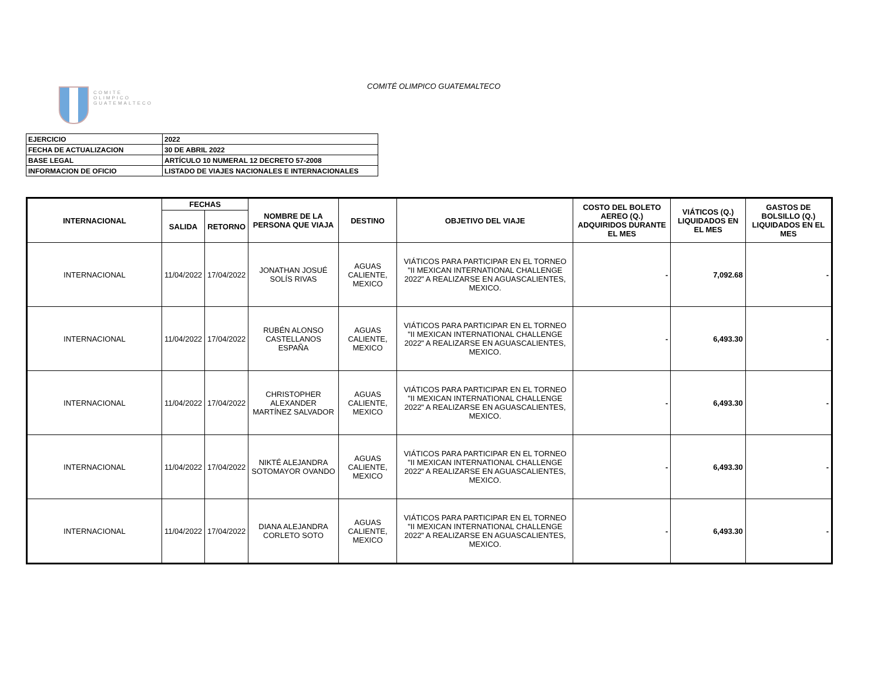COMITE
OLIMPICO
GUATEMALTECO
COMITÉ OLIMPICO GUATEMALTECO
| EJERCICIO | 2022 |
| FECHA DE ACTUALIZACION | 30 DE ABRIL 2022 |
| BASE LEGAL | ARTÍCULO 10 NUMERAL 12 DECRETO 57-2008 |
| INFORMACION DE OFICIO | LISTADO DE VIAJES NACIONALES E INTERNACIONALES |
| INTERNACIONAL | FECHAS | | NOMBRE DE LA PERSONA QUE VIAJA | DESTINO | OBJETIVO DEL VIAJE | COSTO DEL BOLETO AEREO (Q.) ADQUIRIDOS DURANTE EL MES | VIÁTICOS (Q.) LIQUIDADOS EN EL MES | GASTOS DE BOLSILLO (Q.) LIQUIDADOS EN EL MES |
| --- | --- | --- | --- | --- | --- | --- | --- | --- |
| | SALIDA | RETORNO | | | | | | |
| INTERNACIONAL | 11/04/2022 | 17/04/2022 | JONATHAN JOSUÉ SOLÍS RIVAS | AGUAS CALIENTE, MEXICO | VIÁTICOS PARA PARTICIPAR EN EL TORNEO "II MEXICAN INTERNATIONAL CHALLENGE 2022" A REALIZARSE EN AGUASCALIENTES, MEXICO. | - | 7,092.68 | - |
| INTERNACIONAL | 11/04/2022 | 17/04/2022 | RUBÉN ALONSO CASTELLANOS ESPAÑA | AGUAS CALIENTE, MEXICO | VIÁTICOS PARA PARTICIPAR EN EL TORNEO "II MEXICAN INTERNATIONAL CHALLENGE 2022" A REALIZARSE EN AGUASCALIENTES, MEXICO. | - | 6,493.30 | - |
| INTERNACIONAL | 11/04/2022 | 17/04/2022 | CHRISTOPHER ALEXANDER MARTÍNEZ SALVADOR | AGUAS CALIENTE, MEXICO | VIÁTICOS PARA PARTICIPAR EN EL TORNEO "II MEXICAN INTERNATIONAL CHALLENGE 2022" A REALIZARSE EN AGUASCALIENTES, MEXICO. | - | 6,493.30 | - |
| INTERNACIONAL | 11/04/2022 | 17/04/2022 | NIKTÉ ALEJANDRA SOTOMAYOR OVANDO | AGUAS CALIENTE, MEXICO | VIÁTICOS PARA PARTICIPAR EN EL TORNEO "II MEXICAN INTERNATIONAL CHALLENGE 2022" A REALIZARSE EN AGUASCALIENTES, MEXICO. | - | 6,493.30 | - |
| INTERNACIONAL | 11/04/2022 | 17/04/2022 | DIANA ALEJANDRA CORLETO SOTO | AGUAS CALIENTE, MEXICO | VIÁTICOS PARA PARTICIPAR EN EL TORNEO "II MEXICAN INTERNATIONAL CHALLENGE 2022" A REALIZARSE EN AGUASCALIENTES, MEXICO. | - | 6,493.30 | - |